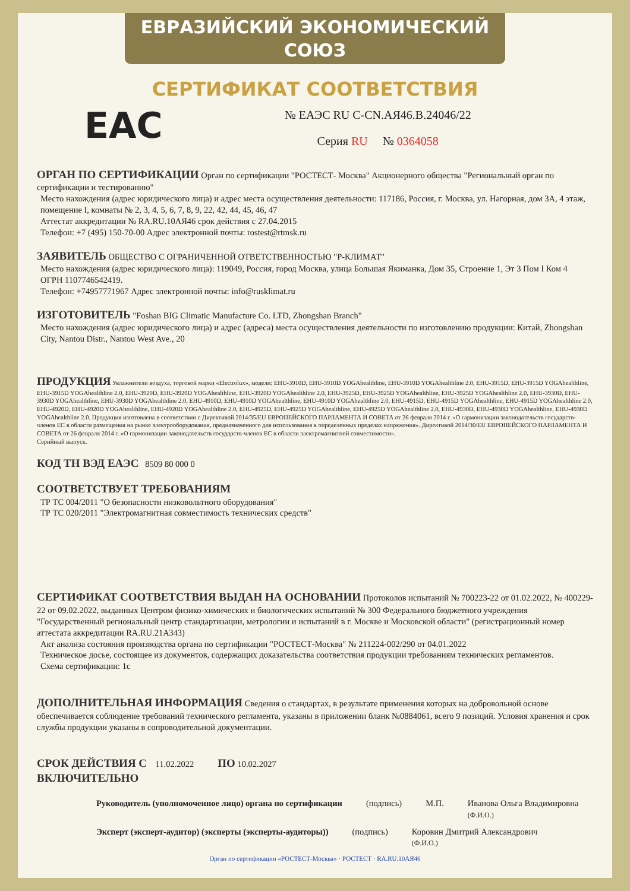ЕВРАЗИЙСКИЙ ЭКОНОМИЧЕСКИЙ СОЮЗ
СЕРТИФИКАТ СООТВЕТСТВИЯ
EAC
№ ЕАЭС RU C-CN.АЯ46.В.24046/22
Серия RU № 0364058
ОРГАН ПО СЕРТИФИКАЦИИ Орган по сертификации "РОСТЕСТ- Москва" Акционерного общества "Региональный орган по сертификации и тестированию"
Место нахождения (адрес юридического лица) и адрес места осуществления деятельности: 117186, Россия, г. Москва, ул. Нагорная, дом 3А, 4 этаж, помещение I, комнаты № 2, 3, 4, 5, 6, 7, 8, 9, 22, 42, 44, 45, 46, 47
Аттестат аккредитации № RA.RU.10АЯ46 срок действия с 27.04.2015
Телефон: +7 (495) 150-70-00 Адрес электронной почты: rostest@rtmsk.ru
ЗАЯВИТЕЛЬ ОБЩЕСТВО С ОГРАНИЧЕННОЙ ОТВЕТСТВЕННОСТЬЮ "Р-КЛИМАТ"
Место нахождения (адрес юридического лица): 119049, Россия, город Москва, улица Большая Якиманка, Дом 35, Строение 1, Эт 3 Пом I Ком 4
ОГРН 1107746542419.
Телефон: +74957771967 Адрес электронной почты: info@rusklimat.ru
ИЗГОТОВИТЕЛЬ "Foshan BIG Climatic Manufacture Co. LTD, Zhongshan Branch"
Место нахождения (адрес юридического лица) и адрес (адреса) места осуществления деятельности по изготовлению продукции: Китай, Zhongshan City, Nantou Distr., Nantou West Ave., 20
ПРОДУКЦИЯ Увлажнители воздуха, торговой марки «Electrolux», модели: EHU-3910D, EHU-3910D YOGAhealthline, EHU-3910D YOGAhealthline 2.0, EHU-3915D, EHU-3915D YOGAhealthline, EHU-3915D YOGAhealthline 2.0, EHU-3920D, EHU-3920D YOGAhealthline, EHU-3920D YOGAhealthline 2.0, EHU-3925D, EHU-3925D YOGAhealthline, EHU-3925D YOGAhealthline 2.0, EHU-3930D, EHU-3930D YOGAhealthline, EHU-3930D YOGAhealthline 2.0, EHU-4910D, EHU-4910D YOGAhealthline, EHU-4910D YOGAhealthline 2.0, EHU-4915D, EHU-4915D YOGAhealthline, EHU-4915D YOGAhealthline 2.0, EHU-4920D, EHU-4920D YOGAhealthline, EHU-4920D YOGAhealthline 2.0, EHU-4925D, EHU-4925D YOGAhealthline, EHU-4925D YOGAhealthline 2.0, EHU-4930D, EHU-4930D YOGAhealthline, EHU-4930D YOGAhealthline 2.0. Продукция изготовлена в соответствии с Директивой 2014/35/EU ЕВРОПЕЙСКОГО ПАРЛАМЕНТА И СОВЕТА от 26 февраля 2014 г. «О гармонизации законодательств государств-членов ЕС в области размещения на рынке электрооборудования, предназначенного для использования в определенных пределах напряжения». Директивой 2014/30/EU ЕВРОПЕЙСКОГО ПАРЛАМЕНТА И СОВЕТА от 26 февраля 2014 г. «О гармонизации законодательств государств-членов ЕС в области электромагнитной совместимости».
Серийный выпуск.
КОД ТН ВЭД ЕАЭС 8509 80 000 0
СООТВЕТСТВУЕТ ТРЕБОВАНИЯМ
ТР ТС 004/2011 "О безопасности низковольтного оборудования"
ТР ТС 020/2011 "Электромагнитная совместимость технических средств"
СЕРТИФИКАТ СООТВЕТСТВИЯ ВЫДАН НА ОСНОВАНИИ Протоколов испытаний № 700223-22 от 01.02.2022, № 400229-22 от 09.02.2022, выданных Центром физико-химических и биологических испытаний № 300 Федерального бюджетного учреждения "Государственный региональный центр стандартизации, метрологии и испытаний в г. Москве и Московской области" (регистрационный номер аттестата аккредитации RA.RU.21АЗ43)
Акт анализа состояния производства органа по сертификации "РОСТЕСТ-Москва" № 211224-002/290 от 04.01.2022
Техническое досье, состоящее из документов, содержащих доказательства соответствия продукции требованиям технических регламентов.
Схема сертификации: 1с
ДОПОЛНИТЕЛЬНАЯ ИНФОРМАЦИЯ Сведения о стандартах, в результате применения которых на добровольной основе обеспечивается соблюдение требований технического регламента, указаны в приложении бланк №0884061, всего 9 позиций. Условия хранения и срок службы продукции указаны в сопроводительной документации.
СРОК ДЕЙСТВИЯ С 11.02.2022 ПО 10.02.2027
ВКЛЮЧИТЕЛЬНО
Руководитель (уполномоченное лицо) органа по сертификации
(подпись) М.П. Иванова Ольга Владимировна
(Ф.И.О.)
Эксперт (эксперт-аудитор) (эксперты (эксперты-аудиторы))
(подпись) Коровин Дмитрий Александрович
(Ф.И.О.)
Орган по сертификации «РОСТЕСТ-Москва» · РОСТЕСТ · RA.RU.10АЯ46